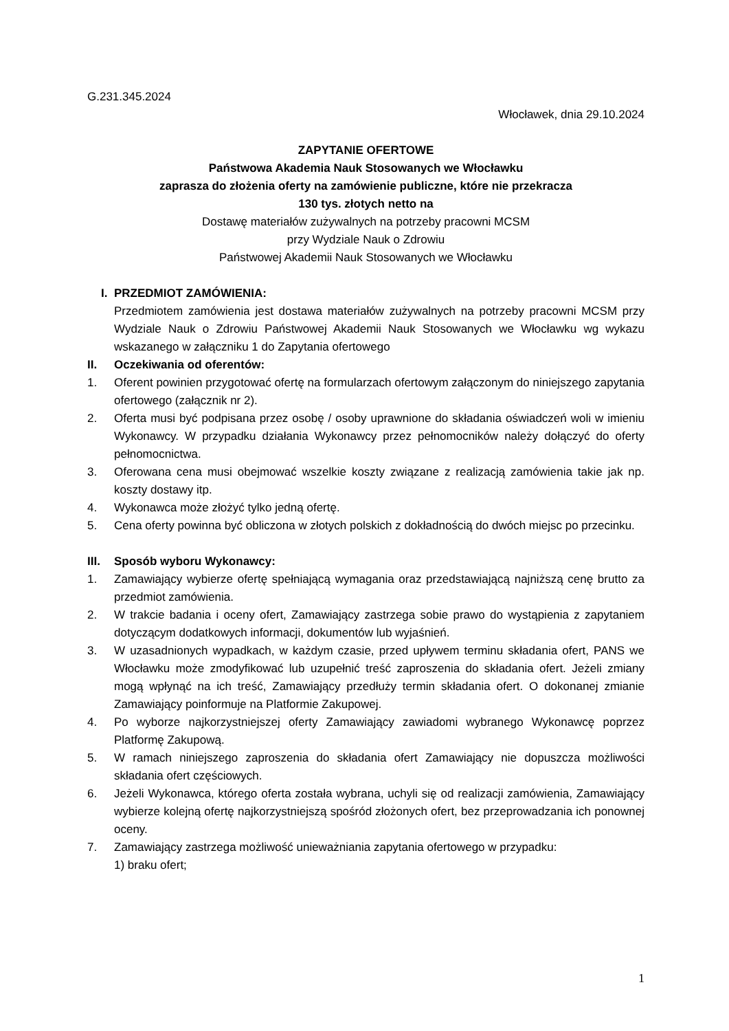G.231.345.2024
Włocławek, dnia 29.10.2024
ZAPYTANIE OFERTOWE
Państwowa Akademia Nauk Stosowanych we Włocławku
zaprasza do złożenia oferty na zamówienie publiczne, które nie przekracza
130 tys. złotych netto na
Dostawę materiałów zużywalnych na potrzeby pracowni MCSM
przy Wydziale Nauk o Zdrowiu
Państwowej Akademii Nauk Stosowanych we Włocławku
I. PRZEDMIOT ZAMÓWIENIA:
Przedmiotem zamówienia jest dostawa materiałów zużywalnych na potrzeby pracowni MCSM przy Wydziale Nauk o Zdrowiu Państwowej Akademii Nauk Stosowanych we Włocławku wg wykazu wskazanego w załączniku 1 do Zapytania ofertowego
II. Oczekiwania od oferentów:
1. Oferent powinien przygotować ofertę na formularzach ofertowym załączonym do niniejszego zapytania ofertowego (załącznik nr 2).
2. Oferta musi być podpisana przez osobę / osoby uprawnione do składania oświadczeń woli w imieniu Wykonawcy. W przypadku działania Wykonawcy przez pełnomocników należy dołączyć do oferty pełnomocnictwa.
3. Oferowana cena musi obejmować wszelkie koszty związane z realizacją zamówienia takie jak np. koszty dostawy itp.
4. Wykonawca może złożyć tylko jedną ofertę.
5. Cena oferty powinna być obliczona w złotych polskich z dokładnością do dwóch miejsc po przecinku.
III. Sposób wyboru Wykonawcy:
1. Zamawiający wybierze ofertę spełniającą wymagania oraz przedstawiającą najniższą cenę brutto za przedmiot zamówienia.
2. W trakcie badania i oceny ofert, Zamawiający zastrzega sobie prawo do wystąpienia z zapytaniem dotyczącym dodatkowych informacji, dokumentów lub wyjaśnień.
3. W uzasadnionych wypadkach, w każdym czasie, przed upływem terminu składania ofert, PANS we Włocławku może zmodyfikować lub uzupełnić treść zaproszenia do składania ofert. Jeżeli zmiany mogą wpłynąć na ich treść, Zamawiający przedłuży termin składania ofert. O dokonanej zmianie Zamawiający poinformuje na Platformie Zakupowej.
4. Po wyborze najkorzystniejszej oferty Zamawiający zawiadomi wybranego Wykonawcę poprzez Platformę Zakupową.
5. W ramach niniejszego zaproszenia do składania ofert Zamawiający nie dopuszcza możliwości składania ofert częściowych.
6. Jeżeli Wykonawca, którego oferta została wybrana, uchyli się od realizacji zamówienia, Zamawiający wybierze kolejną ofertę najkorzystniejszą spośród złożonych ofert, bez przeprowadzania ich ponownej oceny.
7. Zamawiający zastrzega możliwość unieważniania zapytania ofertowego w przypadku:
1) braku ofert;
1